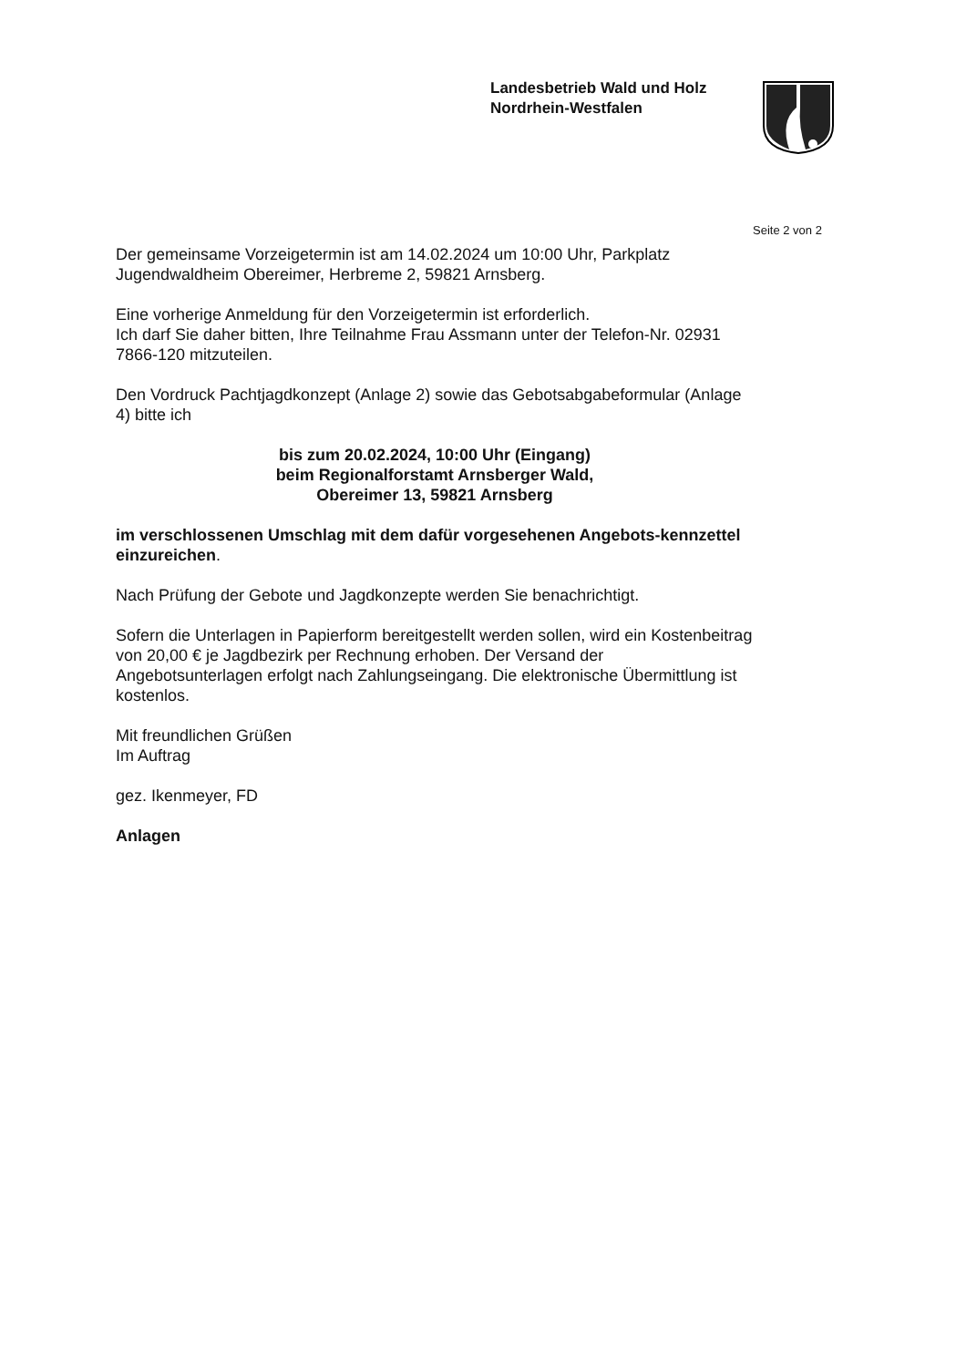Landesbetrieb Wald und Holz
Nordrhein-Westfalen
Seite 2 von 2
Der gemeinsame Vorzeigetermin ist am 14.02.2024 um 10:00 Uhr, Parkplatz Jugendwaldheim Obereimer, Herbreme 2, 59821 Arnsberg.
Eine vorherige Anmeldung für den Vorzeigetermin ist erforderlich.
Ich darf Sie daher bitten, Ihre Teilnahme Frau Assmann unter der Telefon-Nr. 02931 7866-120 mitzuteilen.
Den Vordruck Pachtjagdkonzept (Anlage 2) sowie das Gebotsabgabeformular (Anlage 4) bitte ich
bis zum 20.02.2024, 10:00 Uhr (Eingang)
beim Regionalforstamt Arnsberger Wald,
Obereimer 13, 59821 Arnsberg
im verschlossenen Umschlag mit dem dafür vorgesehenen Angebots-kennzettel einzureichen.
Nach Prüfung der Gebote und Jagdkonzepte werden Sie benachrichtigt.
Sofern die Unterlagen in Papierform bereitgestellt werden sollen, wird ein Kostenbeitrag von 20,00 € je Jagdbezirk per Rechnung erhoben. Der Versand der Angebotsunterlagen erfolgt nach Zahlungseingang. Die elektronische Übermittlung ist kostenlos.
Mit freundlichen Grüßen
Im Auftrag
gez. Ikenmeyer, FD
Anlagen